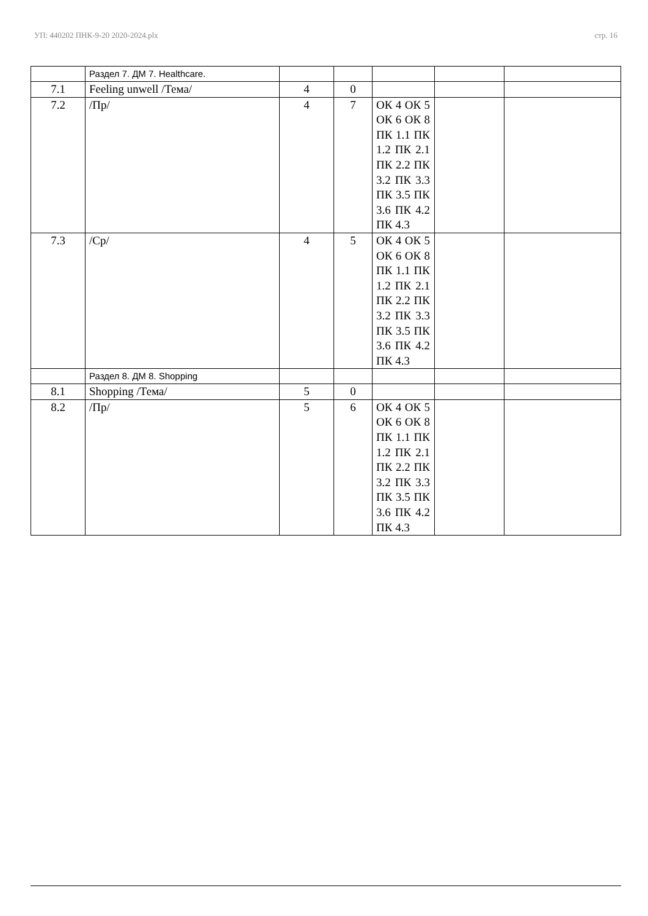УП: 440202 ПНК-9-20 2020-2024.plx стр. 16
| | Раздел 7. ДМ 7. Healthcare. | | | | | |
| 7.1 | Feeling unwell /Тема/ | 4 | 0 | | | |
| 7.2 | /Пр/ | 4 | 7 | ОК 4 ОК 5 ОК 6 ОК 8 ПК 1.1 ПК 1.2 ПК 2.1 ПК 2.2 ПК 3.2 ПК 3.3 ПК 3.5 ПК 3.6 ПК 4.2 ПК 4.3 | | |
| 7.3 | /Ср/ | 4 | 5 | ОК 4 ОК 5 ОК 6 ОК 8 ПК 1.1 ПК 1.2 ПК 2.1 ПК 2.2 ПК 3.2 ПК 3.3 ПК 3.5 ПК 3.6 ПК 4.2 ПК 4.3 | | |
| | Раздел 8. ДМ 8. Shopping | | | | | |
| 8.1 | Shopping /Тема/ | 5 | 0 | | | |
| 8.2 | /Пр/ | 5 | 6 | ОК 4 ОК 5 ОК 6 ОК 8 ПК 1.1 ПК 1.2 ПК 2.1 ПК 2.2 ПК 3.2 ПК 3.3 ПК 3.5 ПК 3.6 ПК 4.2 ПК 4.3 | | |